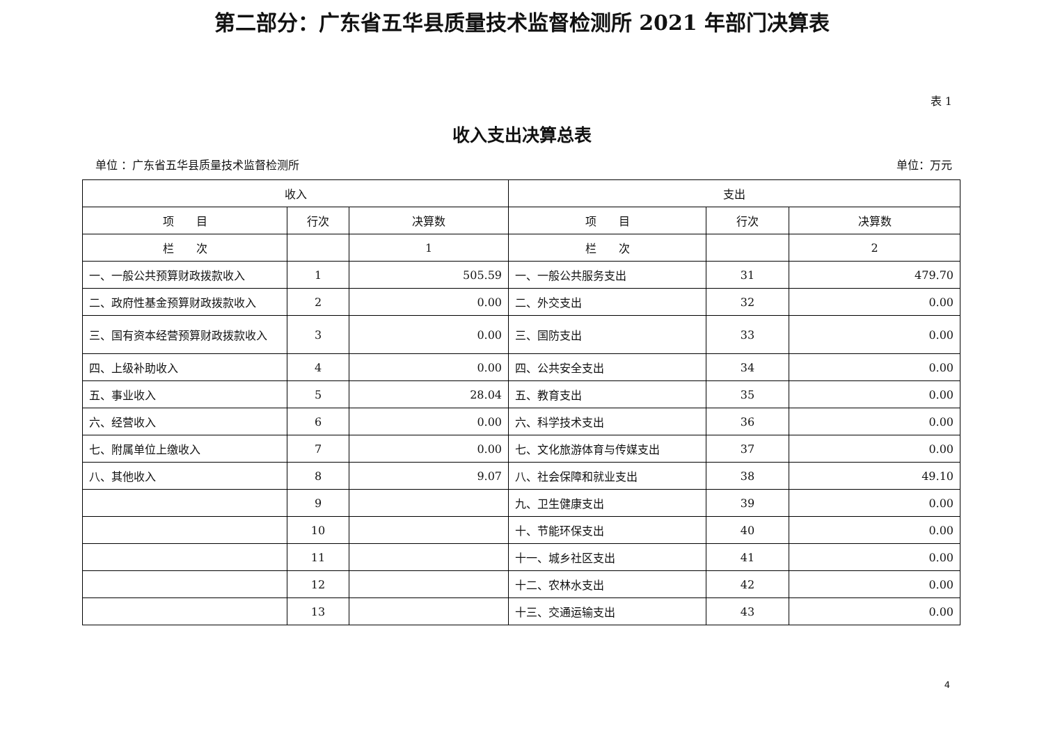第二部分：广东省五华县质量技术监督检测所 2021 年部门决算表
表 1
收入支出决算总表
单位 ：广东省五华县质量技术监督检测所 单位：万元
| 收入 | | | 支出 | | |
| --- | --- | --- | --- | --- | --- |
| 项 目 | 行次 | 决算数 | 项 目 | 行次 | 决算数 |
| 栏 次 | | 1 | 栏 次 | | 2 |
| 一、一般公共预算财政拨款收入 | 1 | 505.59 | 一、一般公共服务支出 | 31 | 479.70 |
| 二、政府性基金预算财政拨款收入 | 2 | 0.00 | 二、外交支出 | 32 | 0.00 |
| 三、国有资本经营预算财政拨款收入 | 3 | 0.00 | 三、国防支出 | 33 | 0.00 |
| 四、上级补助收入 | 4 | 0.00 | 四、公共安全支出 | 34 | 0.00 |
| 五、事业收入 | 5 | 28.04 | 五、教育支出 | 35 | 0.00 |
| 六、经营收入 | 6 | 0.00 | 六、科学技术支出 | 36 | 0.00 |
| 七、附属单位上缴收入 | 7 | 0.00 | 七、文化旅游体育与传媒支出 | 37 | 0.00 |
| 八、其他收入 | 8 | 9.07 | 八、社会保障和就业支出 | 38 | 49.10 |
| | 9 | | 九、卫生健康支出 | 39 | 0.00 |
| | 10 | | 十、节能环保支出 | 40 | 0.00 |
| | 11 | | 十一、城乡社区支出 | 41 | 0.00 |
| | 12 | | 十二、农林水支出 | 42 | 0.00 |
| | 13 | | 十三、交通运输支出 | 43 | 0.00 |
4